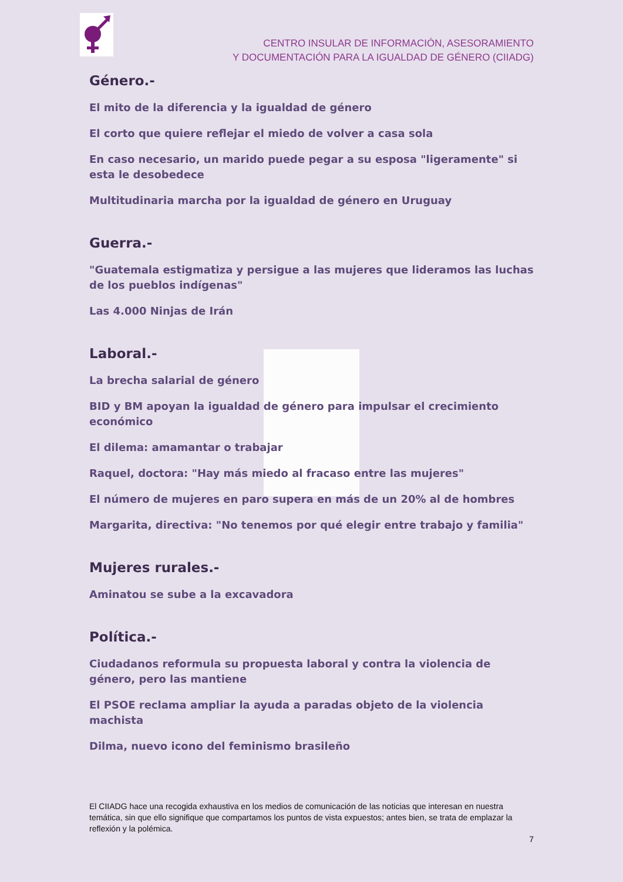CENTRO INSULAR DE INFORMACIÓN, ASESORAMIENTO
Y DOCUMENTACIÓN PARA LA IGUALDAD DE GÉNERO (CIIADG)
Género.-
El mito de la diferencia y la igualdad de género
El corto que quiere reflejar el miedo de volver a casa sola
En caso necesario, un marido puede pegar a su esposa "ligeramente" si esta le desobedece
Multitudinaria marcha por la igualdad de género en Uruguay
Guerra.-
"Guatemala estigmatiza y persigue a las mujeres que lideramos las luchas de los pueblos indígenas"
Las 4.000 Ninjas de Irán
Laboral.-
La brecha salarial de género
BID y BM apoyan la igualdad de género para impulsar el crecimiento económico
El dilema: amamantar o trabajar
Raquel, doctora: "Hay más miedo al fracaso entre las mujeres"
El número de mujeres en paro supera en más de un 20% al de hombres
Margarita, directiva: "No tenemos por qué elegir entre trabajo y familia"
Mujeres rurales.-
Aminatou se sube a la excavadora
Política.-
Ciudadanos reformula su propuesta laboral y contra la violencia de género, pero las mantiene
El PSOE reclama ampliar la ayuda a paradas objeto de la violencia machista
Dilma, nuevo icono del feminismo brasileño
El CIIADG hace una recogida exhaustiva en los medios de comunicación de las noticias que interesan en nuestra temática, sin que ello signifique que compartamos los puntos de vista expuestos; antes bien, se trata de emplazar la reflexión y la polémica.
7